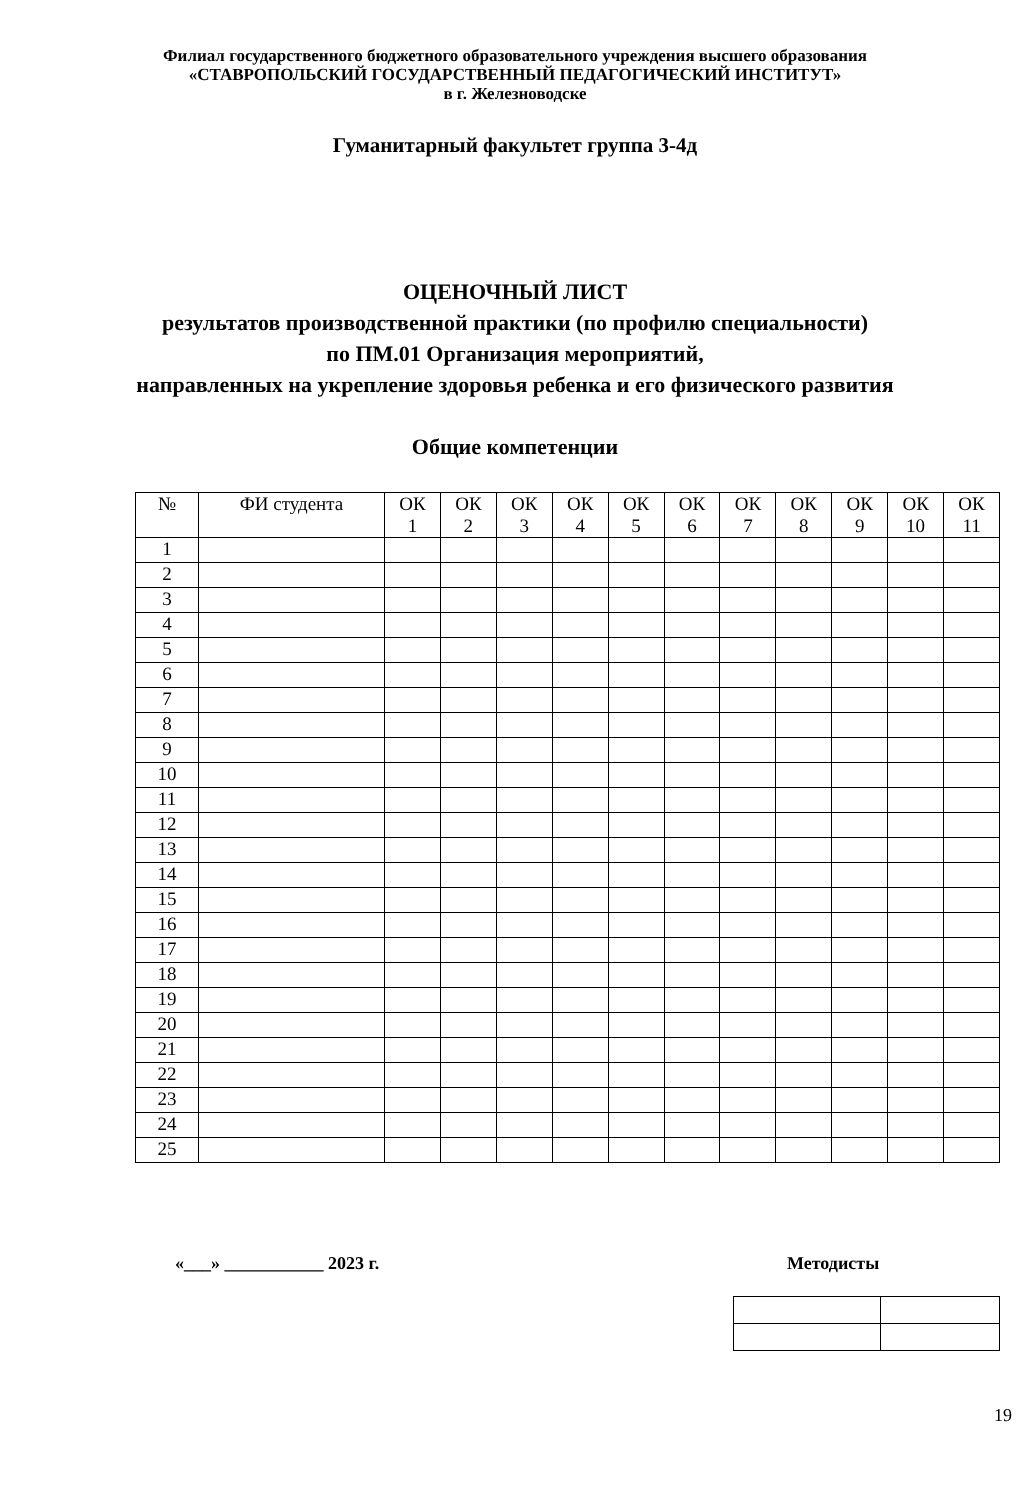Филиал государственного бюджетного образовательного учреждения высшего образования
«СТАВРОПОЛЬСКИЙ ГОСУДАРСТВЕННЫЙ ПЕДАГОГИЧЕСКИЙ ИНСТИТУТ»
в г. Железноводске
Гуманитарный факультет группа 3-4д
ОЦЕНОЧНЫЙ ЛИСТ
результатов производственной практики (по профилю специальности)
по ПМ.01 Организация мероприятий,
направленных на укрепление здоровья ребенка и его физического развития
Общие компетенции
| № | ФИ студента | ОК 1 | ОК 2 | ОК 3 | ОК 4 | ОК 5 | ОК 6 | ОК 7 | ОК 8 | ОК 9 | ОК 10 | ОК 11 |
| --- | --- | --- | --- | --- | --- | --- | --- | --- | --- | --- | --- | --- |
| 1 | | | | | | | | | | | | |
| 2 | | | | | | | | | | | | |
| 3 | | | | | | | | | | | | |
| 4 | | | | | | | | | | | | |
| 5 | | | | | | | | | | | | |
| 6 | | | | | | | | | | | | |
| 7 | | | | | | | | | | | | |
| 8 | | | | | | | | | | | | |
| 9 | | | | | | | | | | | | |
| 10 | | | | | | | | | | | | |
| 11 | | | | | | | | | | | | |
| 12 | | | | | | | | | | | | |
| 13 | | | | | | | | | | | | |
| 14 | | | | | | | | | | | | |
| 15 | | | | | | | | | | | | |
| 16 | | | | | | | | | | | | |
| 17 | | | | | | | | | | | | |
| 18 | | | | | | | | | | | | |
| 19 | | | | | | | | | | | | |
| 20 | | | | | | | | | | | | |
| 21 | | | | | | | | | | | | |
| 22 | | | | | | | | | | | | |
| 23 | | | | | | | | | | | | |
| 24 | | | | | | | | | | | | |
| 25 | | | | | | | | | | | | |
«___» ___________ 2023 г. Методисты
19